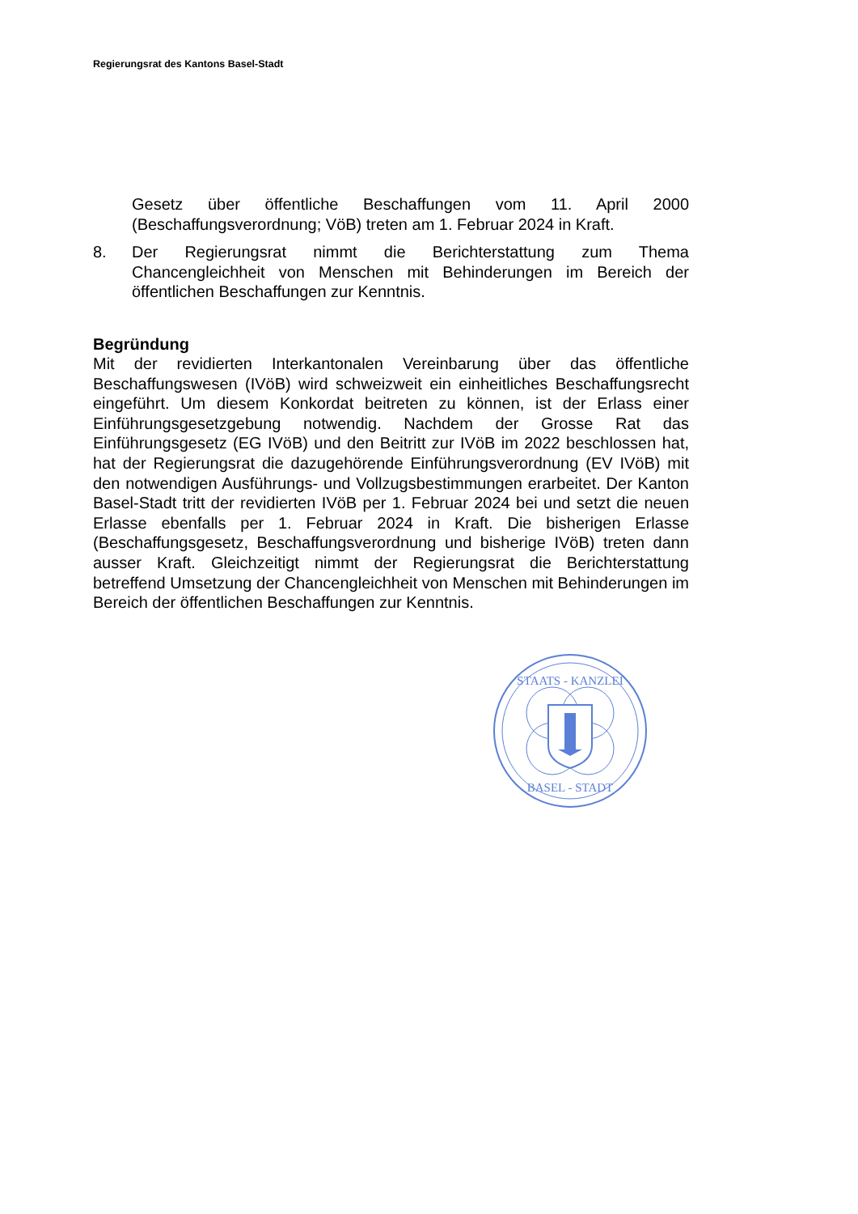Regierungsrat des Kantons Basel-Stadt
Gesetz über öffentliche Beschaffungen vom 11. April 2000 (Beschaffungsverordnung; VöB) treten am 1. Februar 2024 in Kraft.
8. Der Regierungsrat nimmt die Berichterstattung zum Thema Chancengleichheit von Menschen mit Behinderungen im Bereich der öffentlichen Beschaffungen zur Kenntnis.
Begründung
Mit der revidierten Interkantonalen Vereinbarung über das öffentliche Beschaffungswesen (IVöB) wird schweizweit ein einheitliches Beschaffungsrecht eingeführt. Um diesem Konkordat beitreten zu können, ist der Erlass einer Einführungsgesetzgebung notwendig. Nachdem der Grosse Rat das Einführungsgesetz (EG IVöB) und den Beitritt zur IVöB im 2022 beschlossen hat, hat der Regierungsrat die dazugehörende Einführungsverordnung (EV IVöB) mit den notwendigen Ausführungs- und Vollzugsbestimmungen erarbeitet. Der Kanton Basel-Stadt tritt der revidierten IVöB per 1. Februar 2024 bei und setzt die neuen Erlasse ebenfalls per 1. Februar 2024 in Kraft. Die bisherigen Erlasse (Beschaffungsgesetz, Beschaffungsverordnung und bisherige IVöB) treten dann ausser Kraft. Gleichzeitigt nimmt der Regierungsrat die Berichterstattung betreffend Umsetzung der Chancengleichheit von Menschen mit Behinderungen im Bereich der öffentlichen Beschaffungen zur Kenntnis.
STAATS - KANZLEI
BASEL - STADT